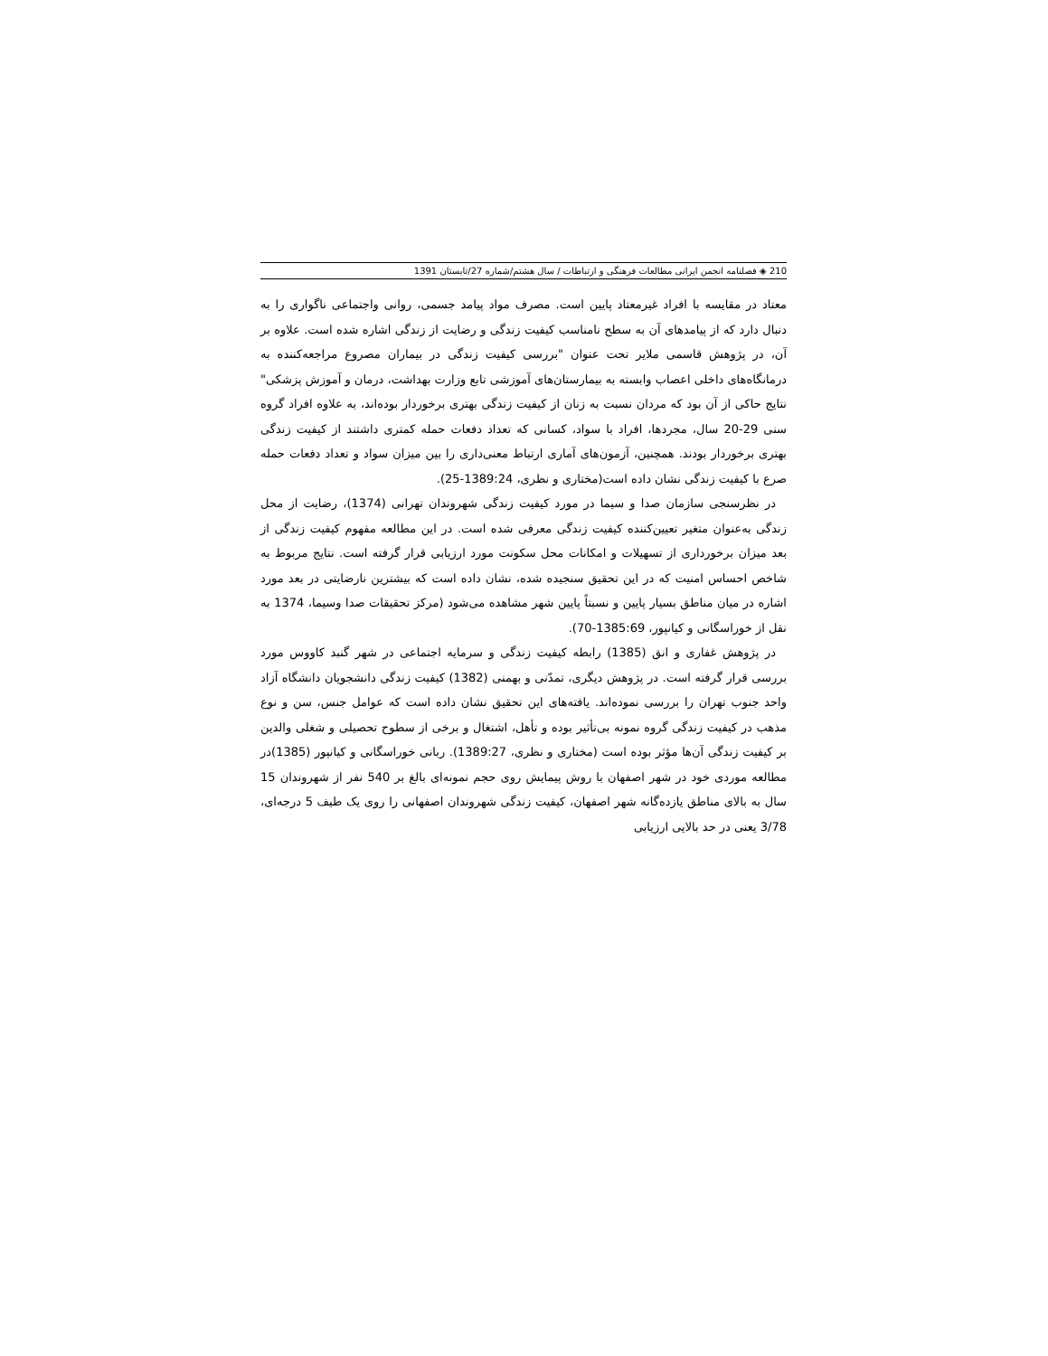210 ◈ فصلنامه انجمن ایرانی مطالعات فرهنگی و ارتباطات / سال هشتم/شماره 27/تابستان 1391
معتاد در مقایسه با افراد غیرمعتاد پایین است. مصرف مواد پیامد جسمی، روانی واجتماعی ناگواری را به دنبال دارد که از پیامدهای آن به سطح نامناسب کیفیت زندگی و رضایت از زندگی اشاره شده است. علاوه بر آن، در پژوهش قاسمی ملایر تحت عنوان "بررسی کیفیت زندگی در بیماران مصروع مراجعه‌کننده به درمانگاه‌های داخلی اعصاب وابسته به بیمارستان‌های آموزشی تابع وزارت بهداشت، درمان و آموزش پزشکی" نتایج حاکی از آن بود که مردان نسبت به زنان از کیفیت زندگی بهتری برخوردار بوده‌اند، به علاوه افراد گروه سنی 29-20 سال، مجردها، افراد با سواد، کسانی که تعداد دفعات حمله کمتری داشتند از کیفیت زندگی بهتری برخوردار بودند. همچنین، آزمون‌های آماری ارتباط معنی‌داری را بین میزان سواد و تعداد دفعات حمله صرع با کیفیت زندگی نشان داده است(مختاری و نظری، 1389:24-25).
در نظرسنجی سازمان صدا و سیما در مورد کیفیت زندگی شهروندان تهرانی (1374)، رضایت از محل زندگی به‌عنوان متغیر تعیین‌کننده کیفیت زندگی معرفی شده است. در این مطالعه مفهوم کیفیت زندگی از بعد میزان برخورداری از تسهیلات و امکانات محل سکونت مورد ارزیابی قرار گرفته است. نتایج مربوط به شاخص احساس امنیت که در این تحقیق سنجیده شده، نشان داده است که بیشترین نارضایتی در بعد مورد اشاره در میان مناطق بسیار پایین و نسبتاً پایین شهر مشاهده می‌شود (مرکز تحقیقات صدا وسیما، 1374 به نقل از خوراسگانی و کیانپور، 1385:69-70).
در پژوهش غفاری و انق (1385) رابطه کیفیت زندگی و سرمایه اجتماعی در شهر گنبد کاووس مورد بررسی قرار گرفته است. در پژوهش دیگری، تمدّنی و بهمنی (1382) کیفیت زندگی دانشجویان دانشگاه آزاد واحد جنوب تهران را بررسی نموده‌اند. یافته‌های این تحقیق نشان داده است که عوامل جنس، سن و نوع مذهب در کیفیت زندگی گروه نمونه بی‌تأثیر بوده و تأهل، اشتغال و برخی از سطوح تحصیلی و شغلی والدین بر کیفیت زندگی آن‌ها مؤثر بوده است (مختاری و نظری، 1389:27). ربانی خوراسگانی و کیانپور (1385)در مطالعه موردی خود در شهر اصفهان با روش پیمایش روی حجم نمونه‌ای بالغ بر 540 نفر از شهروندان 15 سال به بالای مناطق یازده‌گانه شهر اصفهان، کیفیت زندگی شهروندان اصفهانی را روی یک طیف 5 درجه‌ای، 3/78 یعنی در حد بالایی ارزیابی